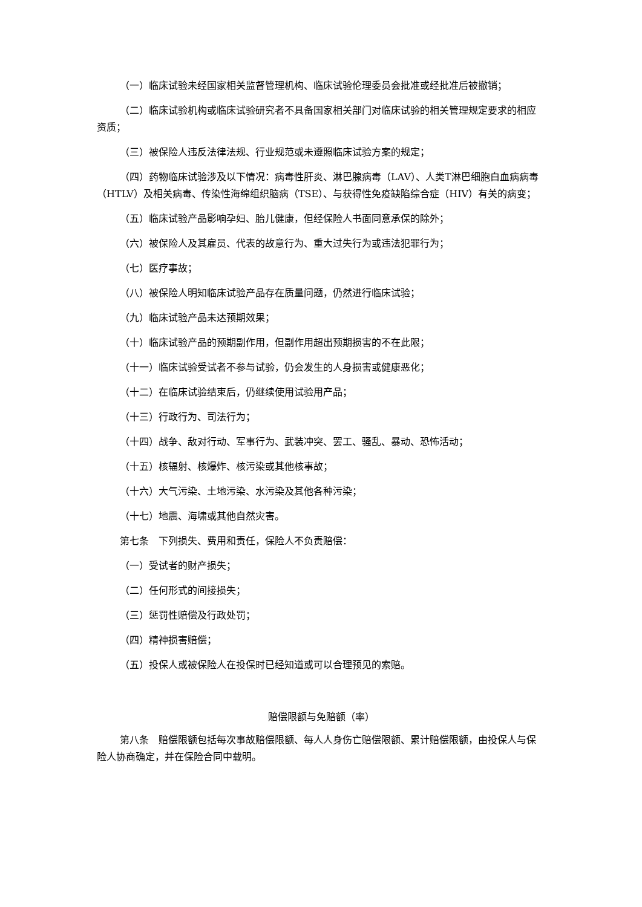（一）临床试验未经国家相关监督管理机构、临床试验伦理委员会批准或经批准后被撤销；
（二）临床试验机构或临床试验研究者不具备国家相关部门对临床试验的相关管理规定要求的相应资质；
（三）被保险人违反法律法规、行业规范或未遵照临床试验方案的规定；
（四）药物临床试验涉及以下情况：病毒性肝炎、淋巴腺病毒（LAV）、人类T淋巴细胞白血病病毒（HTLV）及相关病毒、传染性海绵组织脑病（TSE）、与获得性免疫缺陷综合症（HIV）有关的病变；
（五）临床试验产品影响孕妇、胎儿健康，但经保险人书面同意承保的除外；
（六）被保险人及其雇员、代表的故意行为、重大过失行为或违法犯罪行为；
（七）医疗事故；
（八）被保险人明知临床试验产品存在质量问题，仍然进行临床试验；
（九）临床试验产品未达预期效果；
（十）临床试验产品的预期副作用，但副作用超出预期损害的不在此限；
（十一）临床试验受试者不参与试验，仍会发生的人身损害或健康恶化；
（十二）在临床试验结束后，仍继续使用试验用产品；
（十三）行政行为、司法行为；
（十四）战争、敌对行动、军事行为、武装冲突、罢工、骚乱、暴动、恐怖活动；
（十五）核辐射、核爆炸、核污染或其他核事故；
（十六）大气污染、土地污染、水污染及其他各种污染；
（十七）地震、海啸或其他自然灾害。
第七条　下列损失、费用和责任，保险人不负责赔偿：
（一）受试者的财产损失；
（二）任何形式的间接损失；
（三）惩罚性赔偿及行政处罚；
（四）精神损害赔偿；
（五）投保人或被保险人在投保时已经知道或可以合理预见的索赔。
赔偿限额与免赔额（率）
第八条　赔偿限额包括每次事故赔偿限额、每人人身伤亡赔偿限额、累计赔偿限额，由投保人与保险人协商确定，并在保险合同中载明。